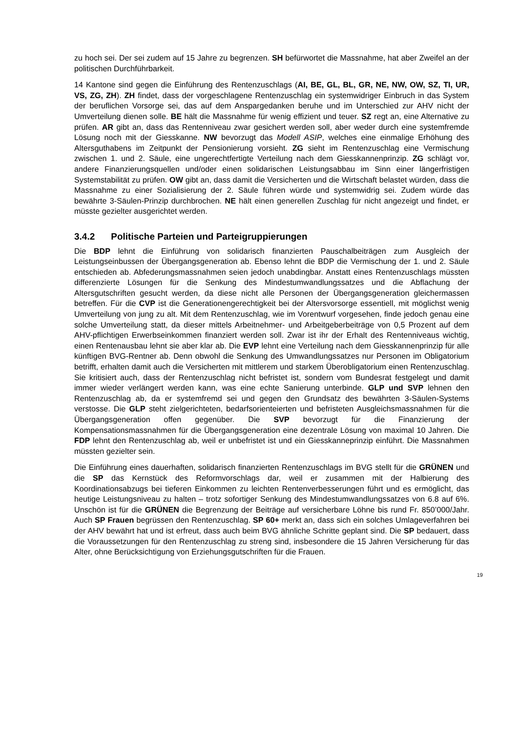zu hoch sei. Der sei zudem auf 15 Jahre zu begrenzen. SH befürwortet die Massnahme, hat aber Zweifel an der politischen Durchführbarkeit.
14 Kantone sind gegen die Einführung des Rentenzuschlags (AI, BE, GL, BL, GR, NE, NW, OW, SZ, TI, UR, VS, ZG, ZH). ZH findet, dass der vorgeschlagene Rentenzuschlag ein systemwidriger Einbruch in das System der beruflichen Vorsorge sei, das auf dem Anspargedanken beruhe und im Unterschied zur AHV nicht der Umverteilung dienen solle. BE hält die Massnahme für wenig effizient und teuer. SZ regt an, eine Alternative zu prüfen. AR gibt an, dass das Rentenniveau zwar gesichert werden soll, aber weder durch eine systemfremde Lösung noch mit der Giesskanne. NW bevorzugt das Modell ASIP, welches eine einmalige Erhöhung des Altersguthabens im Zeitpunkt der Pensionierung vorsieht. ZG sieht im Rentenzuschlag eine Vermischung zwischen 1. und 2. Säule, eine ungerechtfertigte Verteilung nach dem Giesskannenprinzip. ZG schlägt vor, andere Finanzierungsquellen und/oder einen solidarischen Leistungsabbau im Sinn einer längerfristigen Systemstabilität zu prüfen. OW gibt an, dass damit die Versicherten und die Wirtschaft belastet würden, dass die Massnahme zu einer Sozialisierung der 2. Säule führen würde und systemwidrig sei. Zudem würde das bewährte 3-Säulen-Prinzip durchbrochen. NE hält einen generellen Zuschlag für nicht angezeigt und findet, er müsste gezielter ausgerichtet werden.
3.4.2 Politische Parteien und Parteigruppierungen
Die BDP lehnt die Einführung von solidarisch finanzierten Pauschalbeiträgen zum Ausgleich der Leistungseinbussen der Übergangsgeneration ab. Ebenso lehnt die BDP die Vermischung der 1. und 2. Säule entschieden ab. Abfederungsmassnahmen seien jedoch unabdingbar. Anstatt eines Rentenzuschlags müssten differenzierte Lösungen für die Senkung des Mindestumwandlungssatzes und die Abflachung der Altersgutschriften gesucht werden, da diese nicht alle Personen der Übergangsgeneration gleichermassen betreffen. Für die CVP ist die Generationengerechtigkeit bei der Altersvorsorge essentiell, mit möglichst wenig Umverteilung von jung zu alt. Mit dem Rentenzuschlag, wie im Vorentwurf vorgesehen, finde jedoch genau eine solche Umverteilung statt, da dieser mittels Arbeitnehmer- und Arbeitgeberbeiträge von 0,5 Prozent auf dem AHV-pflichtigen Erwerbseinkommen finanziert werden soll. Zwar ist ihr der Erhalt des Rentenniveaus wichtig, einen Rentenausbau lehnt sie aber klar ab. Die EVP lehnt eine Verteilung nach dem Giesskannenprinzip für alle künftigen BVG-Rentner ab. Denn obwohl die Senkung des Umwandlungssatzes nur Personen im Obligatorium betrifft, erhalten damit auch die Versicherten mit mittlerem und starkem Überobligatorium einen Rentenzuschlag. Sie kritisiert auch, dass der Rentenzuschlag nicht befristet ist, sondern vom Bundesrat festgelegt und damit immer wieder verlängert werden kann, was eine echte Sanierung unterbinde. GLP und SVP lehnen den Rentenzuschlag ab, da er systemfremd sei und gegen den Grundsatz des bewährten 3-Säulen-Systems verstosse. Die GLP steht zielgerichteten, bedarfsorienteierten und befristeten Ausgleichsmassnahmen für die Übergangsgeneration offen gegenüber. Die SVP bevorzugt für die Finanzierung der Kompensationsmassnahmen für die Übergangsgeneration eine dezentrale Lösung von maximal 10 Jahren. Die FDP lehnt den Rentenzuschlag ab, weil er unbefristet ist und ein Giesskanneprinzip einführt. Die Massnahmen müssten gezielter sein.
Die Einführung eines dauerhaften, solidarisch finanzierten Rentenzuschlags im BVG stellt für die GRÜNEN und die SP das Kernstück des Reformvorschlags dar, weil er zusammen mit der Halbierung des Koordinationsabzugs bei tieferen Einkommen zu leichten Rentenverbesserungen führt und es ermöglicht, das heutige Leistungsniveau zu halten – trotz sofortiger Senkung des Mindestumwandlungssatzes von 6.8 auf 6%. Unschön ist für die GRÜNEN die Begrenzung der Beiträge auf versicherbare Löhne bis rund Fr. 850’000/Jahr. Auch SP Frauen begrüssen den Rentenzuschlag. SP 60+ merkt an, dass sich ein solches Umlageverfahren bei der AHV bewährt hat und ist erfreut, dass auch beim BVG ähnliche Schritte geplant sind. Die SP bedauert, dass die Voraussetzungen für den Rentenzuschlag zu streng sind, insbesondere die 15 Jahren Versicherung für das Alter, ohne Berücksichtigung von Erziehungsgutschriften für die Frauen.
19